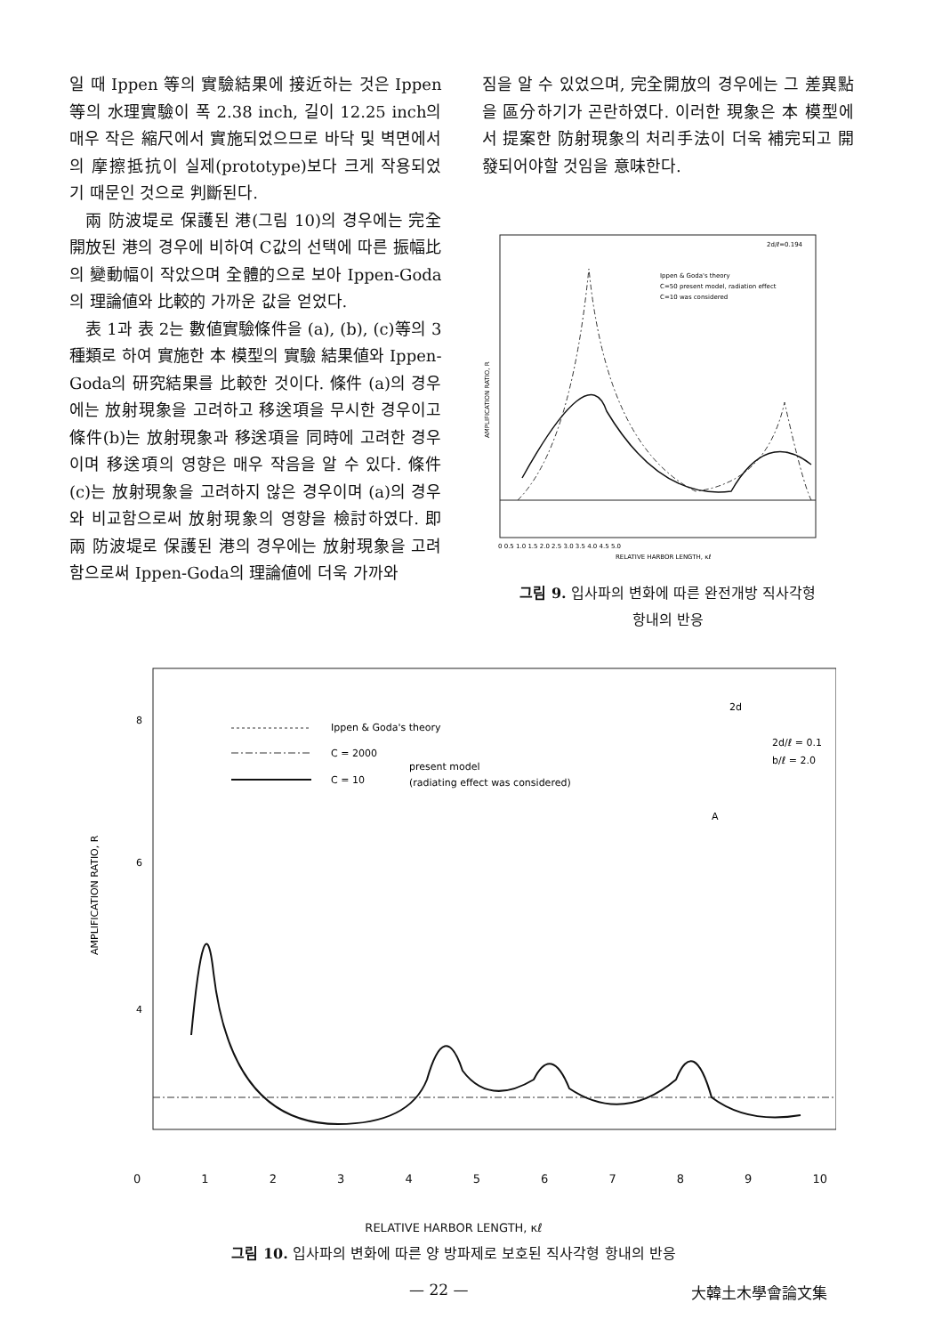일 때 Ippen 等의 實驗結果에 接近하는 것은 Ippen 等의 水理實驗이 폭 2.38 inch, 길이 12.25 inch의 매우 작은 縮尺에서 實施되었으므로 바닥 및 벽면에서의 摩擦抵抗이 실제(prototype)보다 크게 작용되었기 때문인 것으로 判斷된다.
兩 防波堤로 保護된 港(그림 10)의 경우에는 完全開放된 港의 경우에 비하여 C값의 선택에 따른 振幅比의 變動幅이 작았으며 全體的으로 보아 Ippen-Goda의 理論値와 比較的 가까운 값을 얻었다.
表 1과 表 2는 數値實驗條件을 (a), (b), (c)等의 3種類로 하여 實施한 本 模型의 實驗 結果値와 Ippen-Goda의 研究結果를 比較한 것이다. 條件 (a)의 경우에는 放射現象을 고려하고 移送項을 무시한 경우이고 條件(b)는 放射現象과 移送項을 同時에 고려한 경우이며 移送項의 영향은 매우 작음을 알 수 있다. 條件(c)는 放射現象을 고려하지 않은 경우이며 (a)의 경우와 비교함으로써 放射現象의 영향을 檢討하였다. 即 兩 防波堤로 保護된 港의 경우에는 放射現象을 고려함으로써 Ippen-Goda의 理論値에 더욱 가까와
짐을 알 수 있었으며, 完全開放의 경우에는 그 差異點을 區分하기가 곤란하였다. 이러한 現象은 本 模型에서 提案한 防射現象의 처리手法이 더욱 補完되고 開發되어야할 것임을 意味한다.
2d/ℓ=0.194
Ippen & Goda's theory
C=50 present model, radiation effect
C=10 was considered
AMPLIFICATION RATIO, R
0 0.5 1.0 1.5 2.0 2.5 3.0 3.5 4.0 4.5 5.0
RELATIVE HARBOR LENGTH, κℓ
그림 9. 입사파의 변화에 따른 완전개방 직사각형
항내의 반응
Ippen & Goda's theory
C = 2000
present model
C = 10
(radiating effect was considered)
2d
2d/ℓ = 0.1
b/ℓ = 2.0
A
8
6
4
AMPLIFICATION RATIO, R
0123456789 10
RELATIVE HARBOR LENGTH, κℓ
그림 10. 입사파의 변화에 따른 양 방파제로 보호된 직사각형 항내의 반응
— 22 — 大韓土木學會論文集